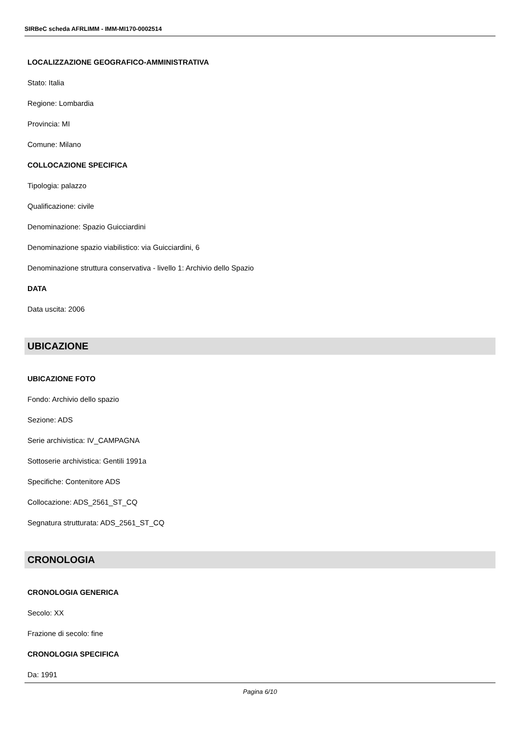SIRBeC scheda AFRLIMM - IMM-MI170-0002514
LOCALIZZAZIONE GEOGRAFICO-AMMINISTRATIVA
Stato: Italia
Regione: Lombardia
Provincia: MI
Comune: Milano
COLLOCAZIONE SPECIFICA
Tipologia: palazzo
Qualificazione: civile
Denominazione: Spazio Guicciardini
Denominazione spazio viabilistico: via Guicciardini, 6
Denominazione struttura conservativa - livello 1: Archivio dello Spazio
DATA
Data uscita: 2006
UBICAZIONE
UBICAZIONE FOTO
Fondo: Archivio dello spazio
Sezione: ADS
Serie archivistica: IV_CAMPAGNA
Sottoserie archivistica: Gentili 1991a
Specifiche: Contenitore ADS
Collocazione: ADS_2561_ST_CQ
Segnatura strutturata: ADS_2561_ST_CQ
CRONOLOGIA
CRONOLOGIA GENERICA
Secolo: XX
Frazione di secolo: fine
CRONOLOGIA SPECIFICA
Da: 1991
Pagina 6/10